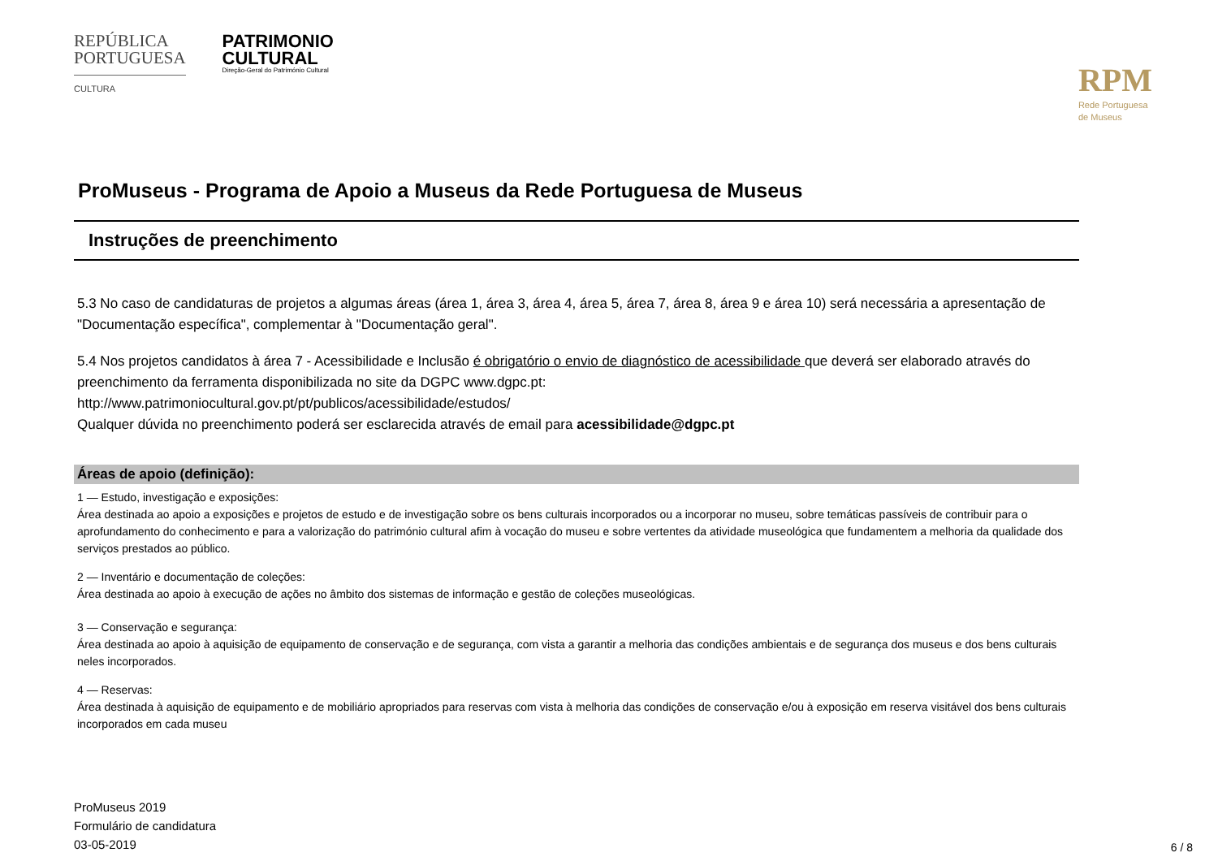REPÚBLICA
PORTUGUESA
CULTURA
PATRIMONIO
CULTURAL
Direção-Geral do Património Cultural
RPM
Rede Portuguesa
de Museus
ProMuseus - Programa de Apoio a Museus da Rede Portuguesa de Museus
Instruções de preenchimento
5.3 No caso de candidaturas de projetos a algumas áreas (área 1, área 3, área 4, área 5, área 7, área 8, área 9 e área 10) será necessária a apresentação de "Documentação específica", complementar à "Documentação geral".
5.4 Nos projetos candidatos à área 7 - Acessibilidade e Inclusão é obrigatório o envio de diagnóstico de acessibilidade que deverá ser elaborado através do preenchimento da ferramenta disponibilizada no site da DGPC www.dgpc.pt:
http://www.patrimoniocultural.gov.pt/pt/publicos/acessibilidade/estudos/
Qualquer dúvida no preenchimento poderá ser esclarecida através de email para acessibilidade@dgpc.pt
Áreas de apoio (definição):
1 — Estudo, investigação e exposições:
Área destinada ao apoio a exposições e projetos de estudo e de investigação sobre os bens culturais incorporados ou a incorporar no museu, sobre temáticas passíveis de contribuir para o aprofundamento do conhecimento e para a valorização do património cultural afim à vocação do museu e sobre vertentes da atividade museológica que fundamentem a melhoria da qualidade dos serviços prestados ao público.
2 — Inventário e documentação de coleções:
Área destinada ao apoio à execução de ações no âmbito dos sistemas de informação e gestão de coleções museológicas.
3 — Conservação e segurança:
Área destinada ao apoio à aquisição de equipamento de conservação e de segurança, com vista a garantir a melhoria das condições ambientais e de segurança dos museus e dos bens culturais neles incorporados.
4 — Reservas:
Área destinada à aquisição de equipamento e de mobiliário apropriados para reservas com vista à melhoria das condições de conservação e/ou à exposição em reserva visitável dos bens culturais incorporados em cada museu
ProMuseus 2019
Formulário de candidatura
03-05-2019
6 / 8